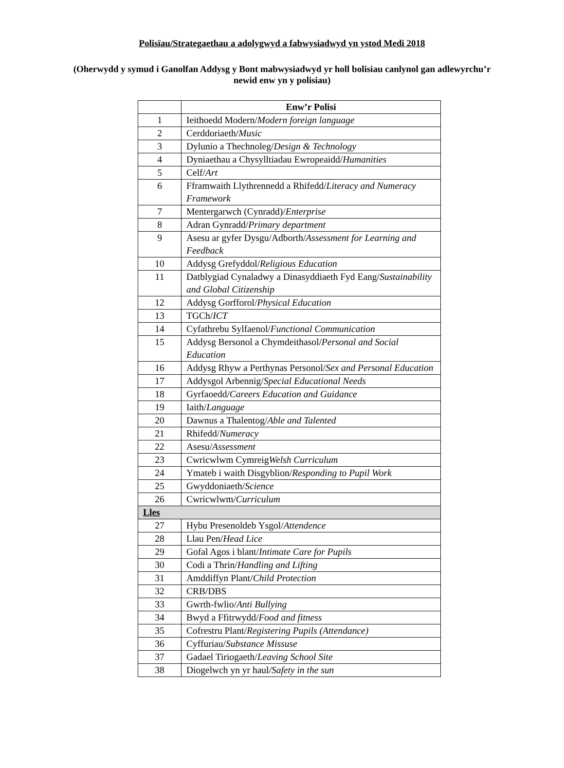Polisïau/Strategaethau a adolygwyd a fabwysiadwyd yn ystod Medi 2018
(Oherwydd y symud i Ganolfan Addysg y Bont mabwysiadwyd yr holl bolisiau canlynol gan adlewyrchu’r newid enw yn y polisiau)
| | Enw’r Polisi |
| --- | --- |
| 1 | Ieithoedd Modern/ Modern foreign language |
| 2 | Cerddoriaeth/ Music |
| 3 | Dylunio a Thechnoleg/ Design & Technology |
| 4 | Dyniaethau a Chysylltiadau Ewropeaidd/ Humanities |
| 5 | Celf/ Art |
| 6 | Fframwaith Llythrennedd a Rhifedd/ Literacy and Numeracy Framework |
| 7 | Mentergarwch (Cynradd)/ Enterprise |
| 8 | Adran Gynradd/ Primary department |
| 9 | Asesu ar gyfer Dysgu/Adborth/ Assessment for Learning and Feedback |
| 10 | Addysg Grefyddol/ Religious Education |
| 11 | Datblygiad Cynaladwy a Dinasyddiaeth Fyd Eang/ Sustainability and Global Citizenship |
| 12 | Addysg Gorfforol/ Physical Education |
| 13 | TGCh/ ICT |
| 14 | Cyfathrebu Sylfaenol/ Functional Communication |
| 15 | Addysg Bersonol a Chymdeithasol/ Personal and Social Education |
| 16 | Addysg Rhyw a Perthynas Personol/ Sex and Personal Education |
| 17 | Addysgol Arbennig/ Special Educational Needs |
| 18 | Gyrfaoedd/ Careers Education and Guidance |
| 19 | Iaith/ Language |
| 20 | Dawnus a Thalentog/ Able and Talented |
| 21 | Rhifedd/ Numeracy |
| 22 | Asesu/ Assessment |
| 23 | Cwricwlwm Cymreig Welsh Curriculum |
| 24 | Ymateb i waith Disgyblion/ Responding to Pupil Work |
| 25 | Gwyddoniaeth/ Science |
| 26 | Cwricwlwm/ Curriculum |
| Lles | |
| 27 | Hybu Presenoldeb Ysgol/ Attendence |
| 28 | Llau Pen/ Head Lice |
| 29 | Gofal Agos i blant/ Intimate Care for Pupils |
| 30 | Codi a Thrin/ Handling and Lifting |
| 31 | Amddiffyn Plant/ Child Protection |
| 32 | CRB/DBS |
| 33 | Gwrth-fwlio/ Anti Bullying |
| 34 | Bwyd a Ffitrwydd/ Food and fitness |
| 35 | Cofrestru Plant/ Registering Pupils (Attendance) |
| 36 | Cyffuriau/ Substance Missuse |
| 37 | Gadael Tiriogaeth/ Leaving School Site |
| 38 | Diogelwch yn yr haul /Safety in the sun |